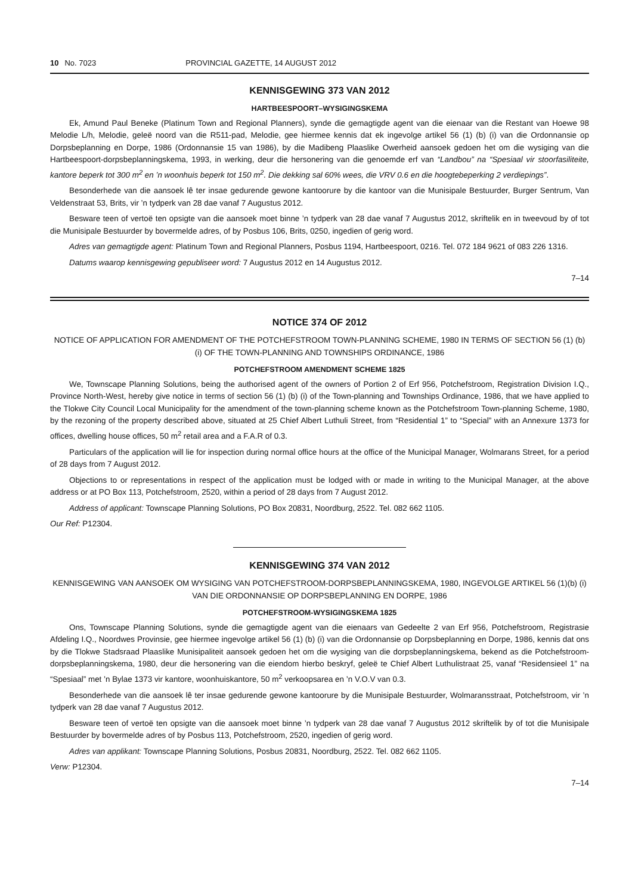10 No. 7023 PROVINCIAL GAZETTE, 14 AUGUST 2012
KENNISGEWING 373 VAN 2012
HARTBEESPOORT–WYSIGINGSKEMA
Ek, Amund Paul Beneke (Platinum Town and Regional Planners), synde die gemagtigde agent van die eienaar van die Restant van Hoewe 98 Melodie L/h, Melodie, geleë noord van die R511-pad, Melodie, gee hiermee kennis dat ek ingevolge artikel 56 (1) (b) (i) van die Ordonnansie op Dorpsbeplanning en Dorpe, 1986 (Ordonnansie 15 van 1986), by die Madibeng Plaaslike Owerheid aansoek gedoen het om die wysiging van die Hartbeespoort-dorpsbeplanningskema, 1993, in werking, deur die hersonering van die genoemde erf van “Landbou” na “Spesiaal vir stoorfasiliteite, kantore beperk tot 300 m<sup>2</sup> en ’n woonhuis beperk tot 150 m<sup>2</sup>. Die dekking sal 60% wees, die VRV 0.6 en die hoogtebeperking 2 verdiepings”.
Besonderhede van die aansoek lê ter insae gedurende gewone kantoorure by die kantoor van die Munisipale Bestuurder, Burger Sentrum, Van Veldenstraat 53, Brits, vir ’n tydperk van 28 dae vanaf 7 Augustus 2012.
Besware teen of vertoë ten opsigte van die aansoek moet binne ’n tydperk van 28 dae vanaf 7 Augustus 2012, skriftelik en in tweevoud by of tot die Munisipale Bestuurder by bovermelde adres, of by Posbus 106, Brits, 0250, ingedien of gerig word.
Adres van gemagtigde agent: Platinum Town and Regional Planners, Posbus 1194, Hartbeespoort, 0216. Tel. 072 184 9621 of 083 226 1316.
Datums waarop kennisgewing gepubliseer word: 7 Augustus 2012 en 14 Augustus 2012.
7–14
NOTICE 374 OF 2012
NOTICE OF APPLICATION FOR AMENDMENT OF THE POTCHEFSTROOM TOWN-PLANNING SCHEME, 1980 IN TERMS OF SECTION 56 (1) (b) (i) OF THE TOWN-PLANNING AND TOWNSHIPS ORDINANCE, 1986
POTCHEFSTROOM AMENDMENT SCHEME 1825
We, Townscape Planning Solutions, being the authorised agent of the owners of Portion 2 of Erf 956, Potchefstroom, Registration Division I.Q., Province North-West, hereby give notice in terms of section 56 (1) (b) (i) of the Town-planning and Townships Ordinance, 1986, that we have applied to the Tlokwe City Council Local Municipality for the amendment of the town-planning scheme known as the Potchefstroom Town-planning Scheme, 1980, by the rezoning of the property described above, situated at 25 Chief Albert Luthuli Street, from “Residential 1” to “Special” with an Annexure 1373 for offices, dwelling house offices, 50 m<sup>2</sup> retail area and a F.A.R of 0.3.
Particulars of the application will lie for inspection during normal office hours at the office of the Municipal Manager, Wolmarans Street, for a period of 28 days from 7 August 2012.
Objections to or representations in respect of the application must be lodged with or made in writing to the Municipal Manager, at the above address or at PO Box 113, Potchefstroom, 2520, within a period of 28 days from 7 August 2012.
Address of applicant: Townscape Planning Solutions, PO Box 20831, Noordburg, 2522. Tel. 082 662 1105.
Our Ref: P12304.
KENNISGEWING 374 VAN 2012
KENNISGEWING VAN AANSOEK OM WYSIGING VAN POTCHEFSTROOM-DORPSBEPLANNINGSKEMA, 1980, INGEVOLGE ARTIKEL 56 (1)(b) (i) VAN DIE ORDONNANSIE OP DORPSBEPLANNING EN DORPE, 1986
POTCHEFSTROOM-WYSIGINGSKEMA 1825
Ons, Townscape Planning Solutions, synde die gemagtigde agent van die eienaars van Gedeelte 2 van Erf 956, Potchefstroom, Registrasie Afdeling I.Q., Noordwes Provinsie, gee hiermee ingevolge artikel 56 (1) (b) (i) van die Ordonnansie op Dorpsbeplanning en Dorpe, 1986, kennis dat ons by die Tlokwe Stadsraad Plaaslike Munisipaliteit aansoek gedoen het om die wysiging van die dorpsbeplanningskema, bekend as die Potchefstroom-dorpsbeplanningskema, 1980, deur die hersonering van die eiendom hierbo beskryf, geleë te Chief Albert Luthulistraat 25, vanaf “Residensieel 1” na “Spesiaal” met ’n Bylae 1373 vir kantore, woonhuiskantore, 50 m<sup>2</sup> verkoopsarea en ’n V.O.V van 0.3.
Besonderhede van die aansoek lê ter insae gedurende gewone kantoorure by die Munisipale Bestuurder, Wolmaransstraat, Potchefstroom, vir ’n tydperk van 28 dae vanaf 7 Augustus 2012.
Besware teen of vertoë ten opsigte van die aansoek moet binne ’n tydperk van 28 dae vanaf 7 Augustus 2012 skriftelik by of tot die Munisipale Bestuurder by bovermelde adres of by Posbus 113, Potchefstroom, 2520, ingedien of gerig word.
Adres van applikant: Townscape Planning Solutions, Posbus 20831, Noordburg, 2522. Tel. 082 662 1105.
Verw: P12304.
7–14